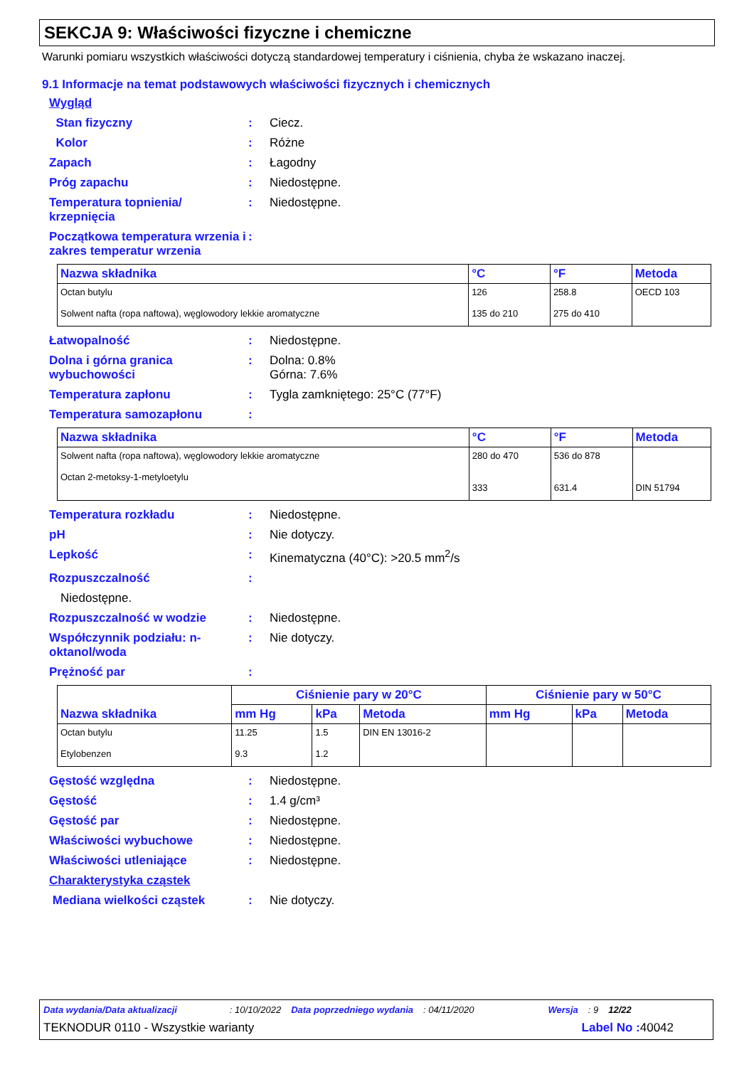SEKCJA 9: Właściwości fizyczne i chemiczne
Warunki pomiaru wszystkich właściwości dotyczą standardowej temperatury i ciśnienia, chyba że wskazano inaczej.
9.1 Informacje na temat podstawowych właściwości fizycznych i chemicznych
Wygląd
Stan fizyczny: Ciecz.
Kolor: Różne
Zapach: Łagodny
Próg zapachu: Niedostępne.
Temperatura topnienia/ krzepnięcia: Niedostępne.
Początkowa temperatura wrzenia i zakres temperatur wrzenia:
| Nazwa składnika | °C | °F | Metoda |
| --- | --- | --- | --- |
| Octan butylu Solwent nafta (ropa naftowa), węglowodory lekkie aromatyczne | 126 135 do 210 | 258.8 275 do 410 | OECD 103 |
Łatwopalność: Niedostępne.
Dolna i górna granica wybuchowości: Dolna: 0.8%
Górna: 7.6%
Temperatura zapłonu: Tygla zamkniętego: 25°C (77°F)
Temperatura samozapłonu:
| Nazwa składnika | °C | °F | Metoda |
| --- | --- | --- | --- |
| Solwent nafta (ropa naftowa), węglowodory lekkie aromatyczne Octan 2-metoksy-1-metyloetylu | 280 do 470 333 | 536 do 878 631.4 | DIN 51794 |
Temperatura rozkładu: Niedostępne.
pH: Nie dotyczy.
Lepkość: Kinematyczna (40°C): >20.5 mm<sup>2</sup>/s
Rozpuszczalność:
Niedostępne.
Rozpuszczalność w wodzie: Niedostępne.
Współczynnik podziału: n-oktanol/woda: Nie dotyczy.
Prężność par:
| Nazwa składnika | Ciśnienie pary w 20°C | | | Ciśnienie pary w 50°C | | |
| --- | --- | --- | --- | --- | --- | --- |
| | mm Hg | kPa | Metoda | mm Hg | kPa | Metoda |
| Octan butylu Etylobenzen | 11.25 9.3 | 1.5 1.2 | DIN EN 13016-2 | | | |
Gęstość względna: Niedostępne.
Gęstość: 1.4 g/cm³
Gęstość par: Niedostępne.
Właściwości wybuchowe: Niedostępne.
Właściwości utleniające: Niedostępne.
Charakterystyka cząstek
Mediana wielkości cząstek: Nie dotyczy.
Data wydania/Data aktualizacji: 10/10/2022 Data poprzedniego wydania: 04/11/2020 Wersja: 9 12/22
TEKNODUR 0110 - Wszystkie warianty Label No : 40042